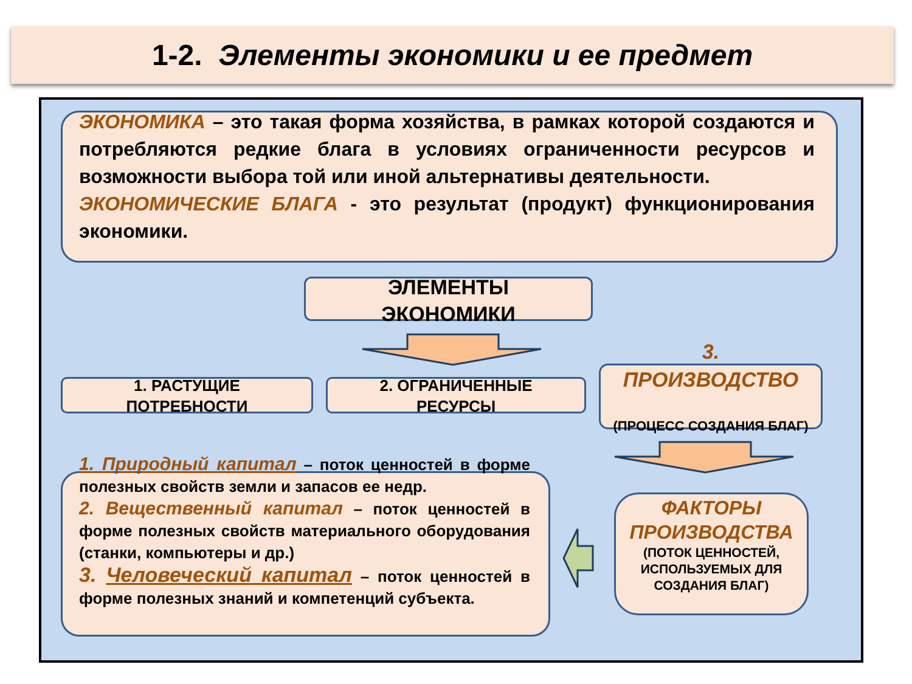1-2. Элементы экономики и ее предмет
ЭКОНОМИКА – это такая форма хозяйства, в рамках которой создаются и потребляются редкие блага в условиях ограниченности ресурсов и возможности выбора той или иной альтернативы деятельности.
ЭКОНОМИЧЕСКИЕ БЛАГА - это результат (продукт) функционирования экономики.
ЭЛЕМЕНТЫ
ЭКОНОМИКИ
1. РАСТУЩИЕ
ПОТРЕБНОСТИ
2. ОГРАНИЧЕННЫЕ
РЕСУРСЫ
3.
ПРОИЗВОДСТВО
(ПРОЦЕСС СОЗДАНИЯ БЛАГ)
1. Природный капитал – поток ценностей в форме полезных свойств земли и запасов ее недр.
2. Вещественный капитал – поток ценностей в форме полезных свойств материального оборудования (станки, компьютеры и др.)
3. Человеческий капитал – поток ценностей в форме полезных знаний и компетенций субъекта.
ФАКТОРЫ ПРОИЗВОДСТВА
(ПОТОК ЦЕННОСТЕЙ, ИСПОЛЬЗУЕМЫХ ДЛЯ СОЗДАНИЯ БЛАГ)